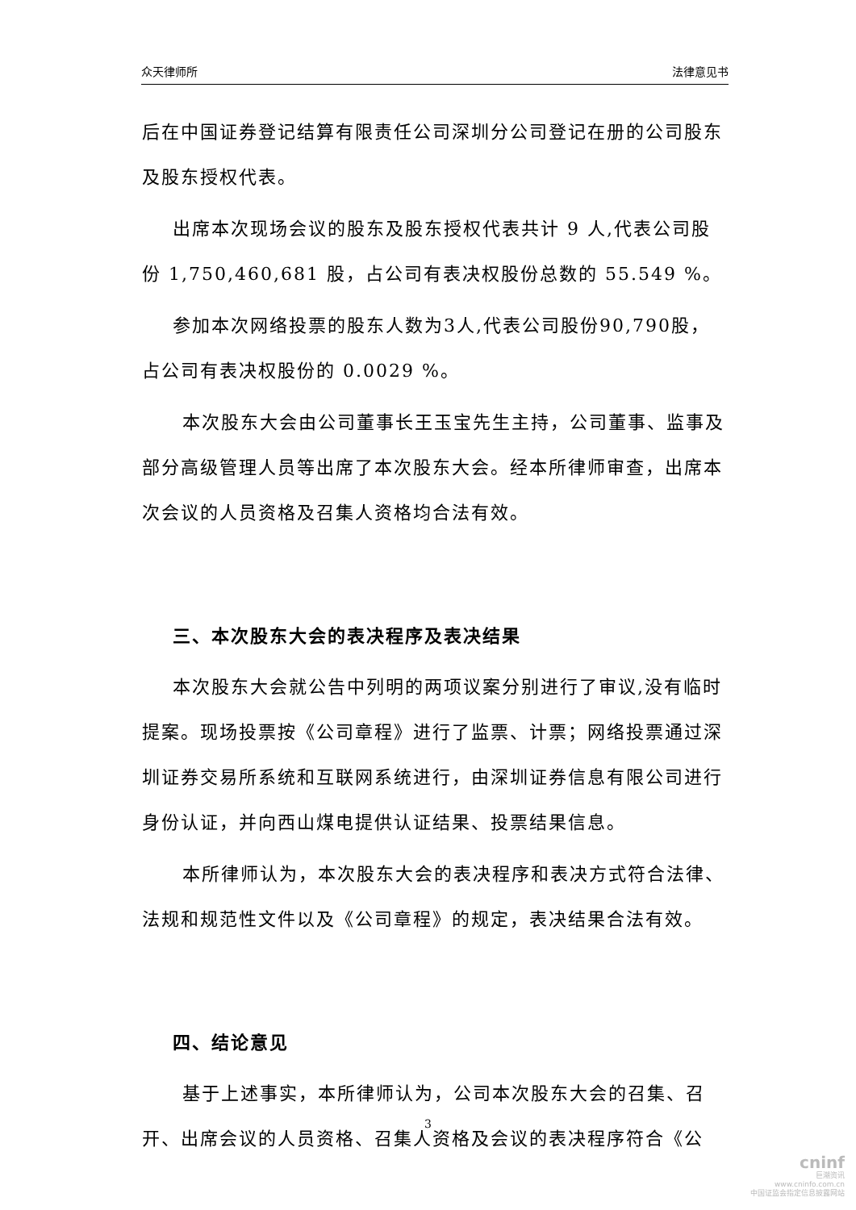众天律师所 法律意见书
后在中国证券登记结算有限责任公司深圳分公司登记在册的公司股东及股东授权代表。
出席本次现场会议的股东及股东授权代表共计 9 人,代表公司股份 1,750,460,681 股，占公司有表决权股份总数的 55.549 %。
参加本次网络投票的股东人数为3人,代表公司股份90,790股，占公司有表决权股份的 0.0029 %。
本次股东大会由公司董事长王玉宝先生主持，公司董事、监事及部分高级管理人员等出席了本次股东大会。经本所律师审查，出席本次会议的人员资格及召集人资格均合法有效。
三、本次股东大会的表决程序及表决结果
本次股东大会就公告中列明的两项议案分别进行了审议,没有临时提案。现场投票按《公司章程》进行了监票、计票；网络投票通过深圳证券交易所系统和互联网系统进行，由深圳证券信息有限公司进行身份认证，并向西山煤电提供认证结果、投票结果信息。
本所律师认为，本次股东大会的表决程序和表决方式符合法律、法规和规范性文件以及《公司章程》的规定，表决结果合法有效。
四、结论意见
基于上述事实，本所律师认为，公司本次股东大会的召集、召开、出席会议的人员资格、召集人资格及会议的表决程序符合《公
3
cninf
巨潮资讯
www.cninfo.com.cn
中国证监会指定信息披露网站